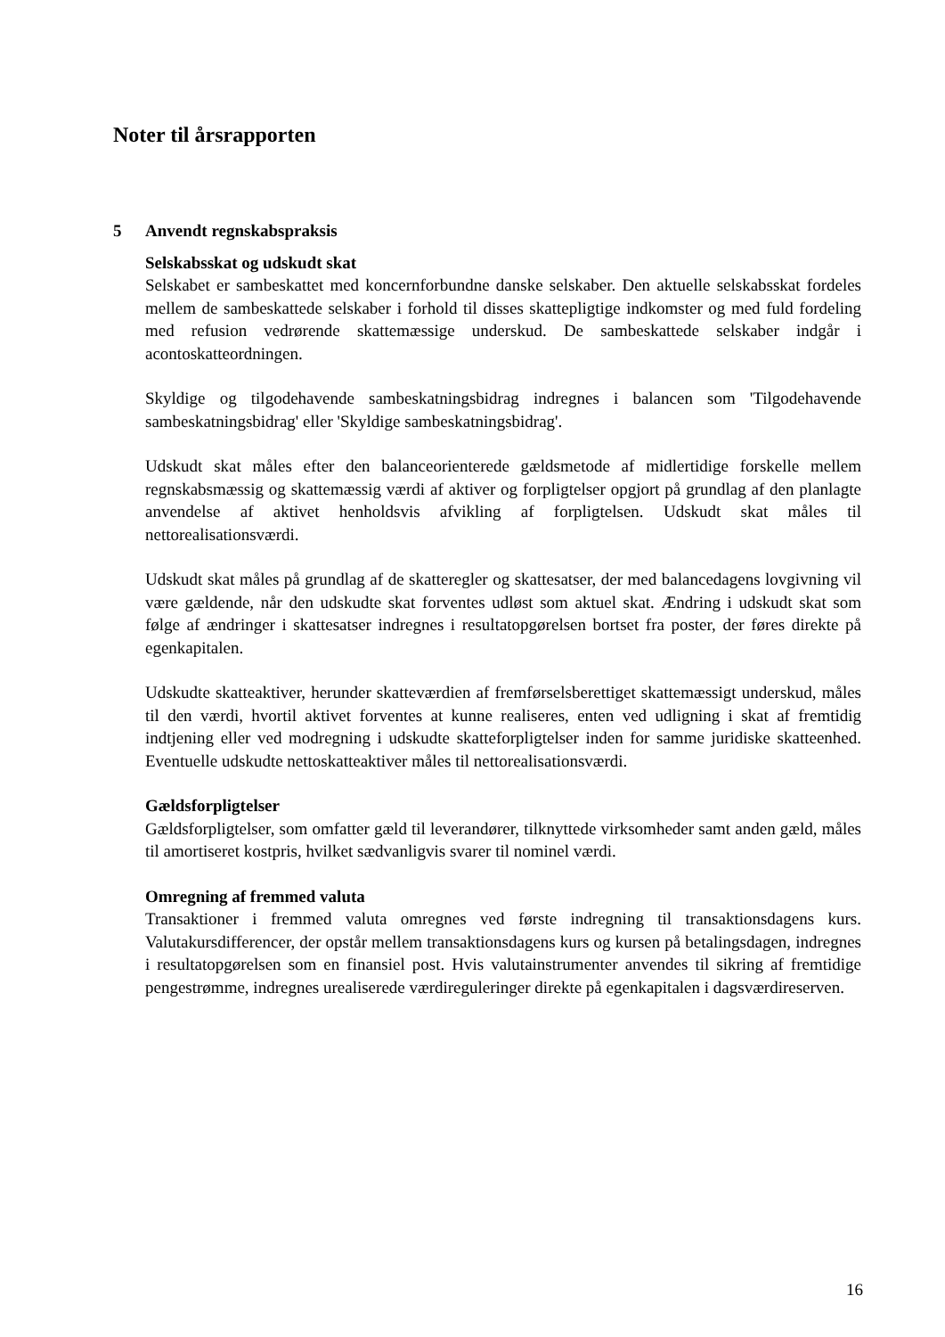Noter til årsrapporten
5 Anvendt regnskabspraksis
Selskabsskat og udskudt skat
Selskabet er sambeskattet med koncernforbundne danske selskaber. Den aktuelle selskabs­skat fordeles mellem de sambeskattede selskaber i forhold til disses skattepligtige indkom­ster og med fuld fordeling med refusion vedrørende skattemæssige underskud. De sambe­skattede selskaber indgår i acontoskatteordningen.
Skyldige og tilgodehavende sambeskatningsbidrag indregnes i balancen som 'Tilgodehavende sambeskatningsbidrag' eller 'Skyldige sambeskatningsbidrag'.
Udskudt skat måles efter den balanceorienterede gældsmetode af midlertidige forskelle mel­lem regnskabsmæssig og skattemæssig værdi af aktiver og forpligtelser opgjort på grundlag af den planlagte anvendelse af aktivet henholdsvis afvikling af forpligtelsen. Udskudt skat måles til nettorealisationsværdi.
Udskudt skat måles på grundlag af de skatteregler og skattesatser, der med balancedagens lovgivning vil være gældende, når den udskudte skat forventes udløst som aktuel skat. Æn­dring i udskudt skat som følge af ændringer i skattesatser indregnes i resultatopgørelsen bort­set fra poster, der føres direkte på egenkapitalen.
Udskudte skatteaktiver, herunder skatteværdien af fremførselsberettiget skattemæssigt under­skud, måles til den værdi, hvortil aktivet forventes at kunne realiseres, enten ved udligning i skat af fremtidig indtjening eller ved modregning i udskudte skatteforpligtelser inden for samme juridiske skatteenhed. Eventuelle udskudte nettoskatteaktiver måles til nettorealisationsværdi.
Gældsforpligtelser
Gældsforpligtelser, som omfatter gæld til leverandører, tilknyttede virksomheder samt anden gæld, måles til amortiseret kostpris, hvilket sædvanligvis svarer til nominel værdi.
Omregning af fremmed valuta
Transaktioner i fremmed valuta omregnes ved første indregning til transaktionsdagens kurs. Valutakursdifferencer, der opstår mellem transaktionsdagens kurs og kursen på betalingsda­gen, indregnes i resultatopgørelsen som en finansiel post. Hvis valutainstrumenter anvendes til sikring af fremtidige pengestrømme, indregnes urealiserede værdireguleringer direkte på egenkapitalen i dagsværdireserven.
16